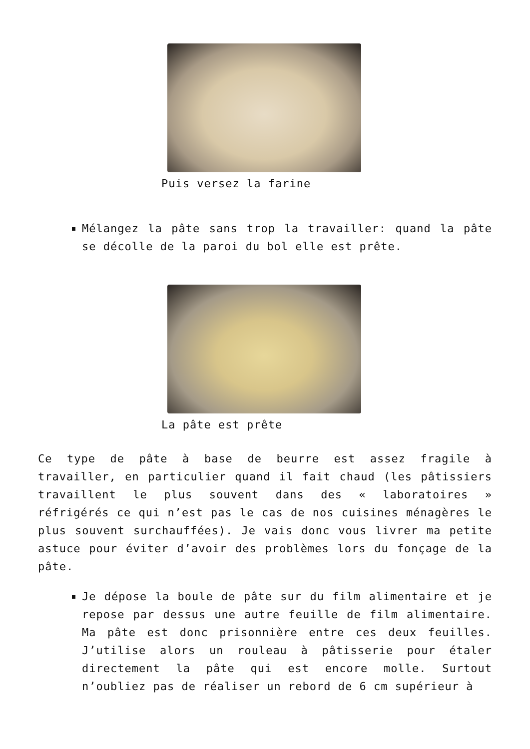Puis versez la farine
Mélangez la pâte sans trop la travailler: quand la pâte se décolle de la paroi du bol elle est prête.
La pâte est prête
Ce type de pâte à base de beurre est assez fragile à travailler, en particulier quand il fait chaud (les pâtissiers travaillent le plus souvent dans des « laboratoires » réfrigérés ce qui n’est pas le cas de nos cuisines ménagères le plus souvent surchauffées). Je vais donc vous livrer ma petite astuce pour éviter d’avoir des problèmes lors du fonçage de la pâte.
Je dépose la boule de pâte sur du film alimentaire et je repose par dessus une autre feuille de film alimentaire. Ma pâte est donc prisonnière entre ces deux feuilles. J’utilise alors un rouleau à pâtisserie pour étaler directement la pâte qui est encore molle. Surtout n’oubliez pas de réaliser un rebord de 6 cm supérieur à